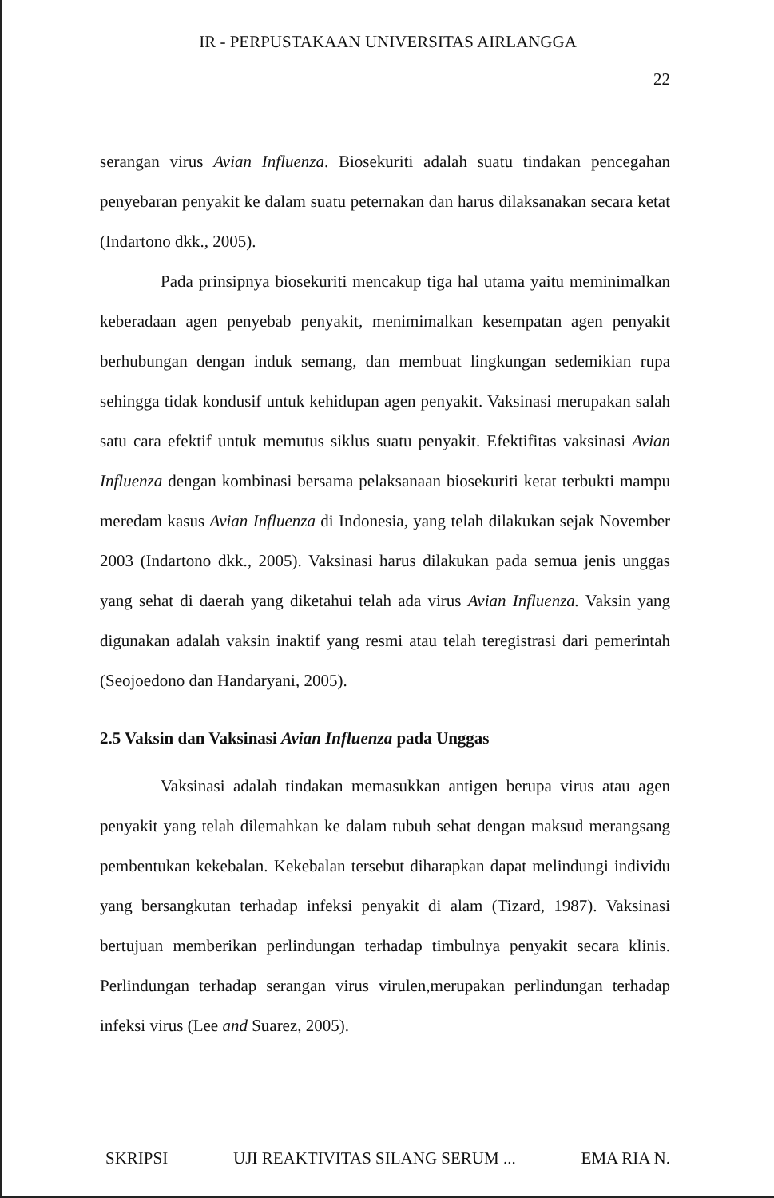IR - PERPUSTAKAAN UNIVERSITAS AIRLANGGA
22
serangan virus Avian Influenza. Biosekuriti adalah suatu tindakan pencegahan penyebaran penyakit ke dalam suatu peternakan dan harus dilaksanakan secara ketat (Indartono dkk., 2005).
Pada prinsipnya biosekuriti mencakup tiga hal utama yaitu meminimalkan keberadaan agen penyebab penyakit, menimimalkan kesempatan agen penyakit berhubungan dengan induk semang, dan membuat lingkungan sedemikian rupa sehingga tidak kondusif untuk kehidupan agen penyakit. Vaksinasi merupakan salah satu cara efektif untuk memutus siklus suatu penyakit. Efektifitas vaksinasi Avian Influenza dengan kombinasi bersama pelaksanaan biosekuriti ketat terbukti mampu meredam kasus Avian Influenza di Indonesia, yang telah dilakukan sejak November 2003 (Indartono dkk., 2005). Vaksinasi harus dilakukan pada semua jenis unggas yang sehat di daerah yang diketahui telah ada virus Avian Influenza. Vaksin yang digunakan adalah vaksin inaktif yang resmi atau telah teregistrasi dari pemerintah (Seojoedono dan Handaryani, 2005).
2.5 Vaksin dan Vaksinasi Avian Influenza pada Unggas
Vaksinasi adalah tindakan memasukkan antigen berupa virus atau agen penyakit yang telah dilemahkan ke dalam tubuh sehat dengan maksud merangsang pembentukan kekebalan. Kekebalan tersebut diharapkan dapat melindungi individu yang bersangkutan terhadap infeksi penyakit di alam (Tizard, 1987). Vaksinasi bertujuan memberikan perlindungan terhadap timbulnya penyakit secara klinis. Perlindungan terhadap serangan virus virulen,merupakan perlindungan terhadap infeksi virus (Lee and Suarez, 2005).
SKRIPSI UJI REAKTIVITAS SILANG SERUM ... EMA RIA N.